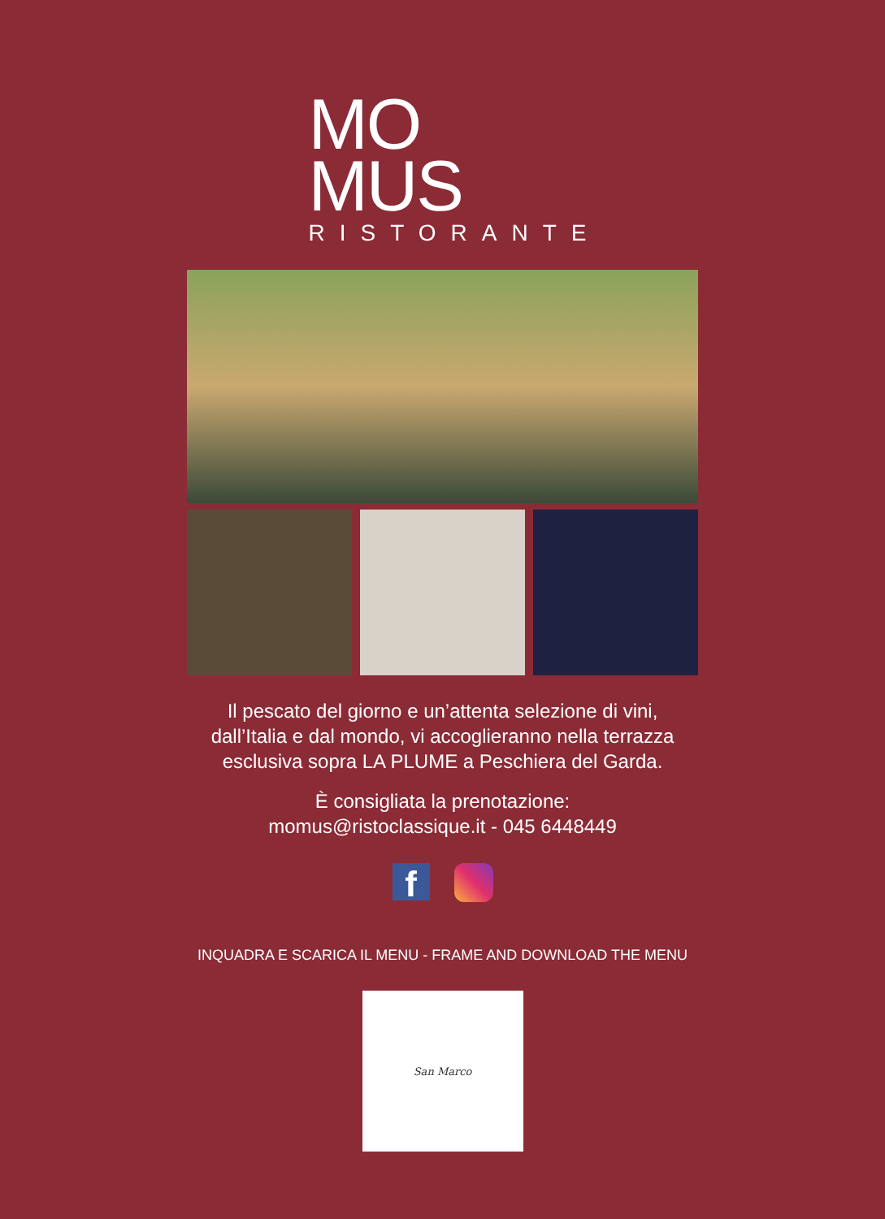MO
MUS
RISTORANTE
Il pescato del giorno e un’attenta selezione di vini,
dall’Italia e dal mondo, vi accoglieranno nella terrazza
esclusiva sopra LA PLUME a Peschiera del Garda.
È consigliata la prenotazione:
momus@ristoclassique.it - 045 6448449
f
INQUADRA E SCARICA IL MENU - FRAME AND DOWNLOAD THE MENU
San Marco